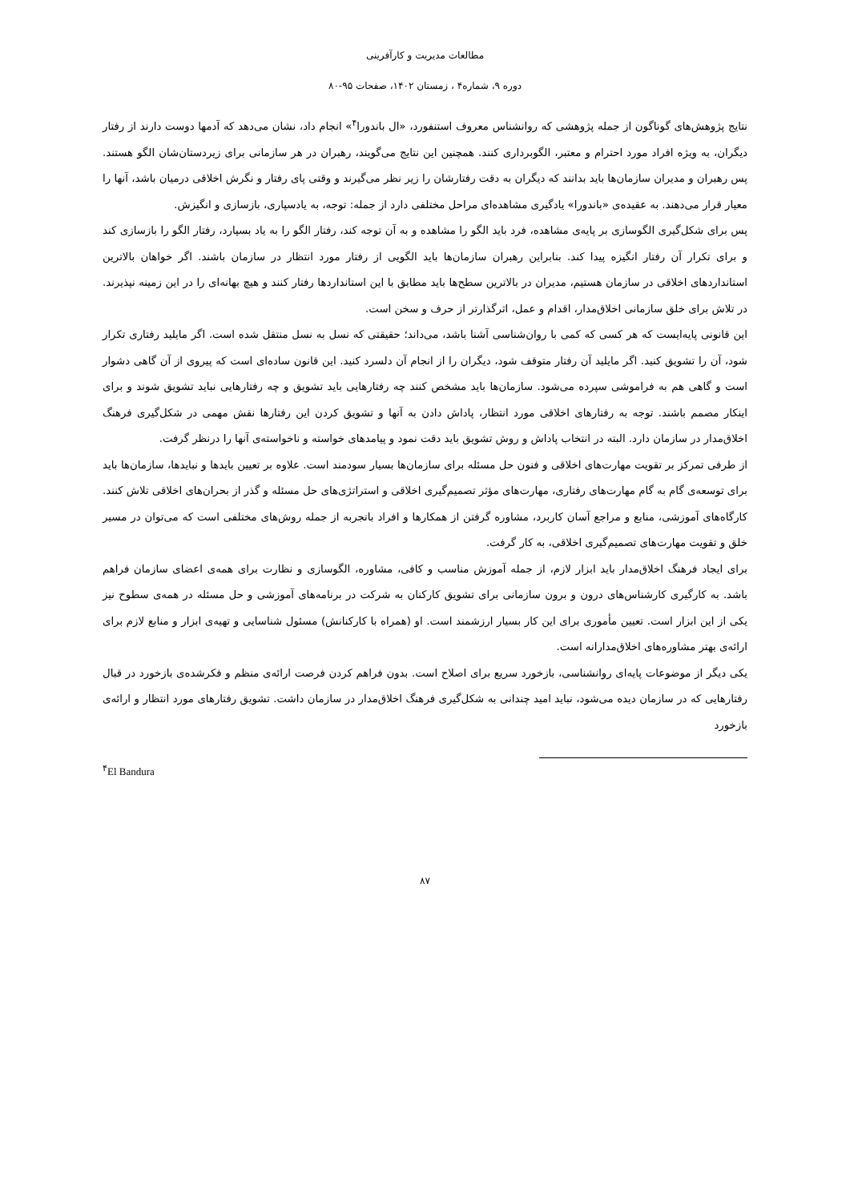مطالعات مدیریت و کارآفرینی
دوره ۹، شماره۴ ، زمستان ۱۴۰۲، صفحات ۹۵-۸۰
نتایج پژوهش‌های گوناگون از جمله پژوهشی که روانشناس معروف استنفورد، «ال باندورا<sup>۴</sup>» انجام داد، نشان می‌دهد که آدمها دوست دارند از رفتار دیگران، به ویژه افراد مورد احترام و معتبر، الگوبرداری کنند. همچنین این نتایج می‌گویند، رهبران در هر سازمانی برای زیردستان‌شان الگو هستند. پس رهبران و مدیران سازمان‌ها باید بدانند که دیگران به دقت رفتارشان را زیر نظر می‌گیرند و وقتی پای رفتار و نگرش اخلاقی درمیان باشد، آنها را معیار قرار می‌دهند. به عقیده‌ی «باندورا» یادگیری مشاهده‌ای مراحل مختلفی دارد از جمله: توجه، به یادسپاری، بازسازی و انگیزش.
پس برای شکل‌گیری الگوسازی بر پایه‌ی مشاهده، فرد باید الگو را مشاهده و به آن توجه کند، رفتار الگو را به یاد بسپارد، رفتار الگو را بازسازی کند و برای تکرار آن رفتار انگیزه پیدا کند. بنابراین رهبران سازمان‌ها باید الگویی از رفتار مورد انتظار در سازمان باشند. اگر خواهان بالاترین استانداردهای اخلاقی در سازمان هستیم، مدیران در بالاترین سطح‌ها باید مطابق با این استانداردها رفتار کنند و هیچ بهانه‌ای را در این زمینه نپذیرند. در تلاش برای خلق سازمانی اخلاق‌مدار، اقدام و عمل، اثرگذارتر از حرف و سخن است.
این قانونی پایه‌ایست که هر کسی که کمی با روان‌شناسی آشنا باشد، می‌داند؛ حقیقتی که نسل به نسل منتقل شده است. اگر مایلید رفتاری تکرار شود، آن را تشویق کنید. اگر مایلید آن رفتار متوقف شود، دیگران را از انجام آن دلسرد کنید. این قانون ساده‌ای است که پیروی از آن گاهی دشوار است و گاهی هم به فراموشی سپرده می‌شود. سازمان‌ها باید مشخص کنند چه رفتارهایی باید تشویق و چه رفتارهایی نباید تشویق شوند و برای اینکار مصمم باشند. توجه به رفتارهای اخلاقی مورد انتظار، پاداش دادن به آنها و تشویق کردن این رفتارها نقش مهمی در شکل‌گیری فرهنگ اخلاق‌مدار در سازمان دارد. البته در انتخاب پاداش و روش تشویق باید دقت نمود و پیامدهای خواسته و ناخواسته‌ی آنها را درنظر گرفت.
از طرفی تمرکز بر تقویت مهارت‌های اخلاقی و فنون حل مسئله برای سازمان‌ها بسیار سودمند است. علاوه بر تعیین بایدها و نبایدها، سازمان‌ها باید برای توسعه‌ی گام به گام مهارت‌های رفتاری، مهارت‌های مؤثر تصمیم‌گیری اخلاقی و استراتژی‌های حل مسئله و گذر از بحران‌های اخلاقی تلاش کنند. کارگاه‌های آموزشی، منابع و مراجع آسان کاربرد، مشاوره گرفتن از همکارها و افراد باتجربه از جمله روش‌های مختلفی است که می‌توان در مسیر خلق و تقویت مهارت‌های تصمیم‌گیری اخلاقی، به کار گرفت.
برای ایجاد فرهنگ اخلاق‌مدار باید ابزار لازم، از جمله آموزش مناسب و کافی، مشاوره، الگوسازی و نظارت برای همه‌ی اعضای سازمان فراهم باشد. به کارگیری کارشناس‌های درون و برون سازمانی برای تشویق کارکنان به شرکت در برنامه‌های آموزشی و حل مسئله در همه‌ی سطوح نیز یکی از این ابزار است. تعیین مأموری برای این کار بسیار ارزشمند است. او (همراه با کارکنانش) مسئول شناسایی و تهیه‌ی ابزار و منابع لازم برای ارائه‌ی بهتر مشاوره‌های اخلاق‌مدارانه است.
یکی دیگر از موضوعات پایه‌ای روانشناسی، بازخورد سریع برای اصلاح است. بدون فراهم کردن فرصت ارائه‌ی منظم و فکرشده‌ی بازخورد در قبال رفتارهایی که در سازمان دیده می‌شود، نباید امید چندانی به شکل‌گیری فرهنگ اخلاق‌مدار در سازمان داشت. تشویق رفتارهای مورد انتظار و ارائه‌ی بازخورد
<sup>۴</sup> El Bandura
۸۷